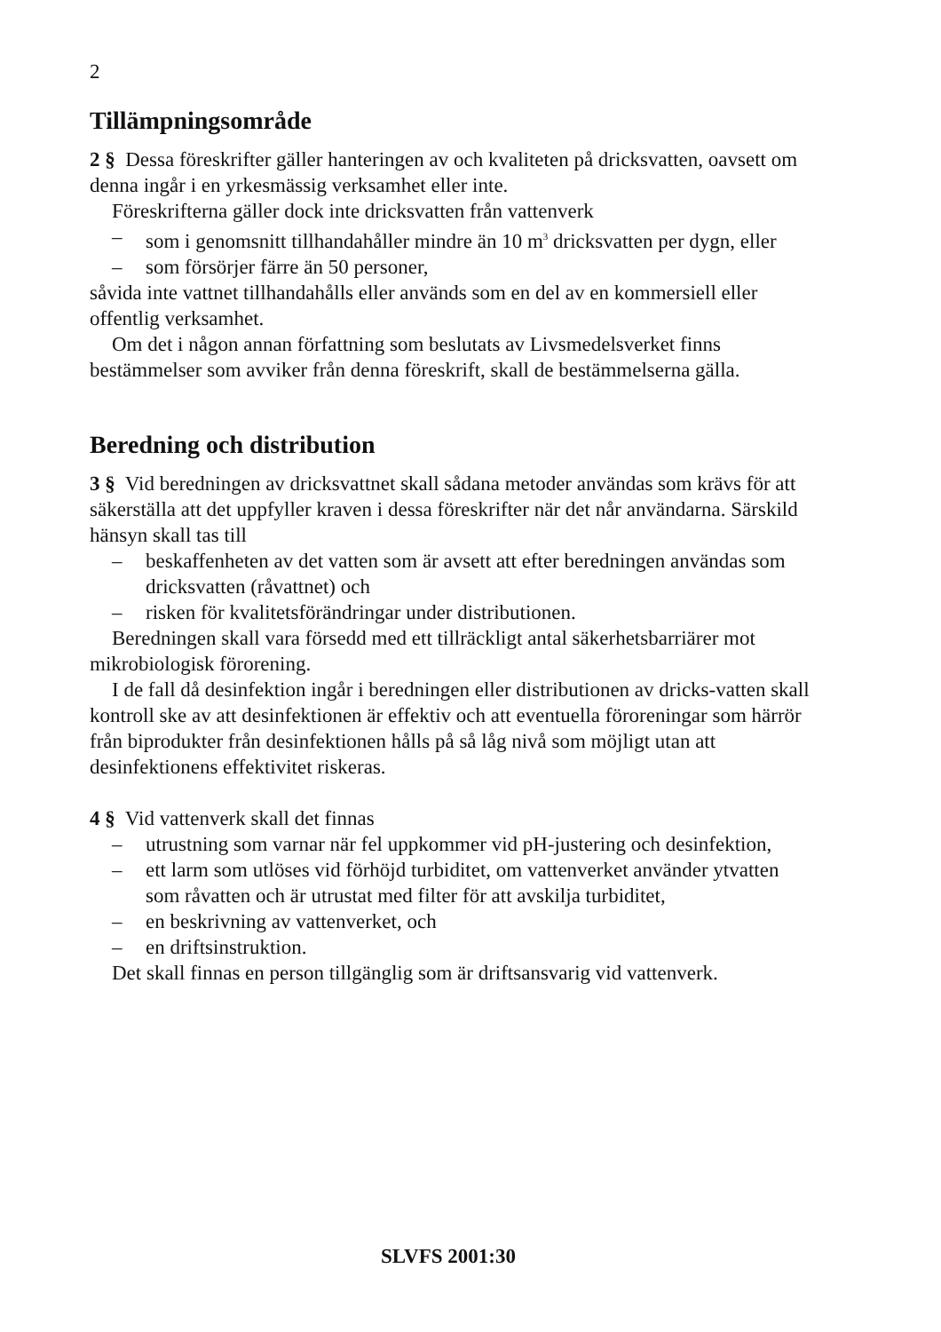2
Tillämpningsområde
2 § Dessa föreskrifter gäller hanteringen av och kvaliteten på dricksvatten, oavsett om denna ingår i en yrkesmässig verksamhet eller inte.
Föreskrifterna gäller dock inte dricksvatten från vattenverk
– som i genomsnitt tillhandahåller mindre än 10 m<sup>3</sup> dricksvatten per dygn, eller
– som försörjer färre än 50 personer,
såvida inte vattnet tillhandahålls eller används som en del av en kommersiell eller offentlig verksamhet.
Om det i någon annan författning som beslutats av Livsmedelsverket finns bestämmelser som avviker från denna föreskrift, skall de bestämmelserna gälla.
Beredning och distribution
3 § Vid beredningen av dricksvattnet skall sådana metoder användas som krävs för att säkerställa att det uppfyller kraven i dessa föreskrifter när det når användarna. Särskild hänsyn skall tas till
– beskaffenheten av det vatten som är avsett att efter beredningen användas som dricksvatten (råvattnet) och
– risken för kvalitetsförändringar under distributionen.
Beredningen skall vara försedd med ett tillräckligt antal säkerhetsbarriärer mot mikrobiologisk förorening.
I de fall då desinfektion ingår i beredningen eller distributionen av dricks-vatten skall kontroll ske av att desinfektionen är effektiv och att eventuella föroreningar som härrör från biprodukter från desinfektionen hålls på så låg nivå som möjligt utan att desinfektionens effektivitet riskeras.
4 § Vid vattenverk skall det finnas
– utrustning som varnar när fel uppkommer vid pH-justering och desinfektion,
– ett larm som utlöses vid förhöjd turbiditet, om vattenverket använder ytvatten som råvatten och är utrustat med filter för att avskilja turbiditet,
– en beskrivning av vattenverket, och
– en driftsinstruktion.
Det skall finnas en person tillgänglig som är driftsansvarig vid vattenverk.
SLVFS 2001:30